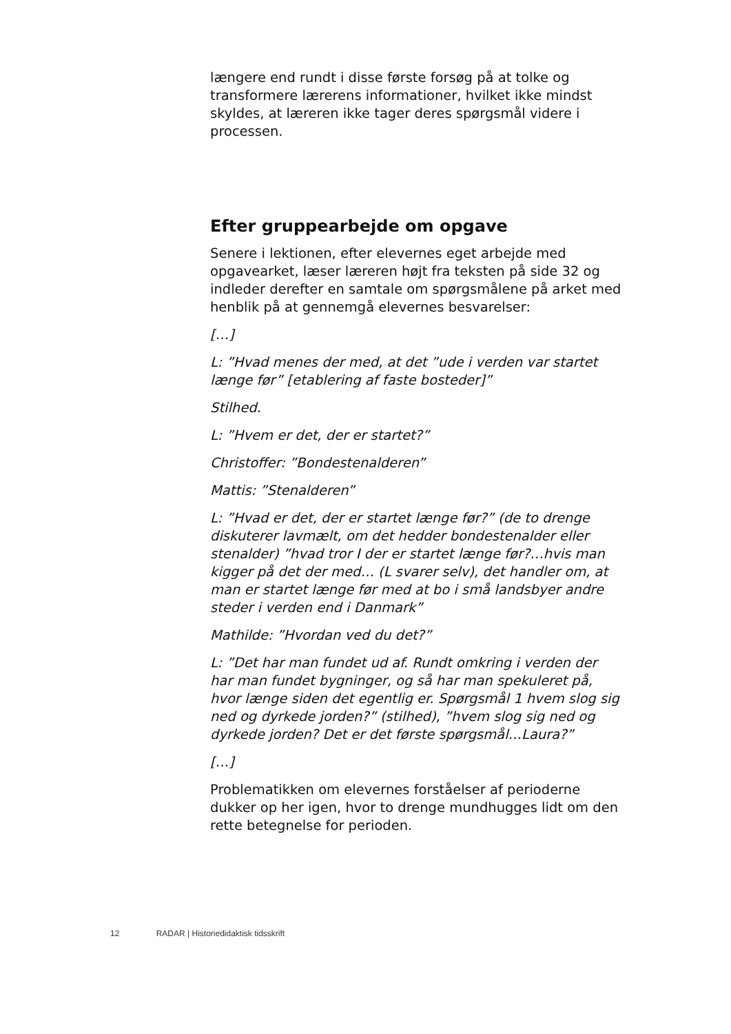længere end rundt i disse første forsøg på at tolke og transformere lærerens informationer, hvilket ikke mindst skyldes, at læreren ikke tager deres spørgsmål videre i processen.
Efter gruppearbejde om opgave
Senere i lektionen, efter elevernes eget arbejde med opgavearket, læser læreren højt fra teksten på side 32 og indleder derefter en samtale om spørgsmålene på arket med henblik på at gennemgå elevernes besvarelser:
[…]
L: ”Hvad menes der med, at det ”ude i verden var startet længe før” [etablering af faste bosteder]”
Stilhed.
L: ”Hvem er det, der er startet?”
Christoffer: ”Bondestenalderen”
Mattis: ”Stenalderen”
L: ”Hvad er det, der er startet længe før?” (de to drenge diskuterer lavmælt, om det hedder bondestenalder eller stenalder) ”hvad tror I der er startet længe før?…hvis man kigger på det der med… (L svarer selv), det handler om, at man er startet længe før med at bo i små landsbyer andre steder i verden end i Danmark”
Mathilde: ”Hvordan ved du det?”
L: ”Det har man fundet ud af. Rundt omkring i verden der har man fundet bygninger, og så har man spekuleret på, hvor længe siden det egentlig er. Spørgsmål 1 hvem slog sig ned og dyrkede jorden?” (stilhed), ”hvem slog sig ned og dyrkede jorden? Det er det første spørgsmål…Laura?”
[…]
Problematikken om elevernes forståelser af perioderne dukker op her igen, hvor to drenge mundhugges lidt om den rette betegnelse for perioden.
12 RADAR | Historiedidaktisk tidsskrift